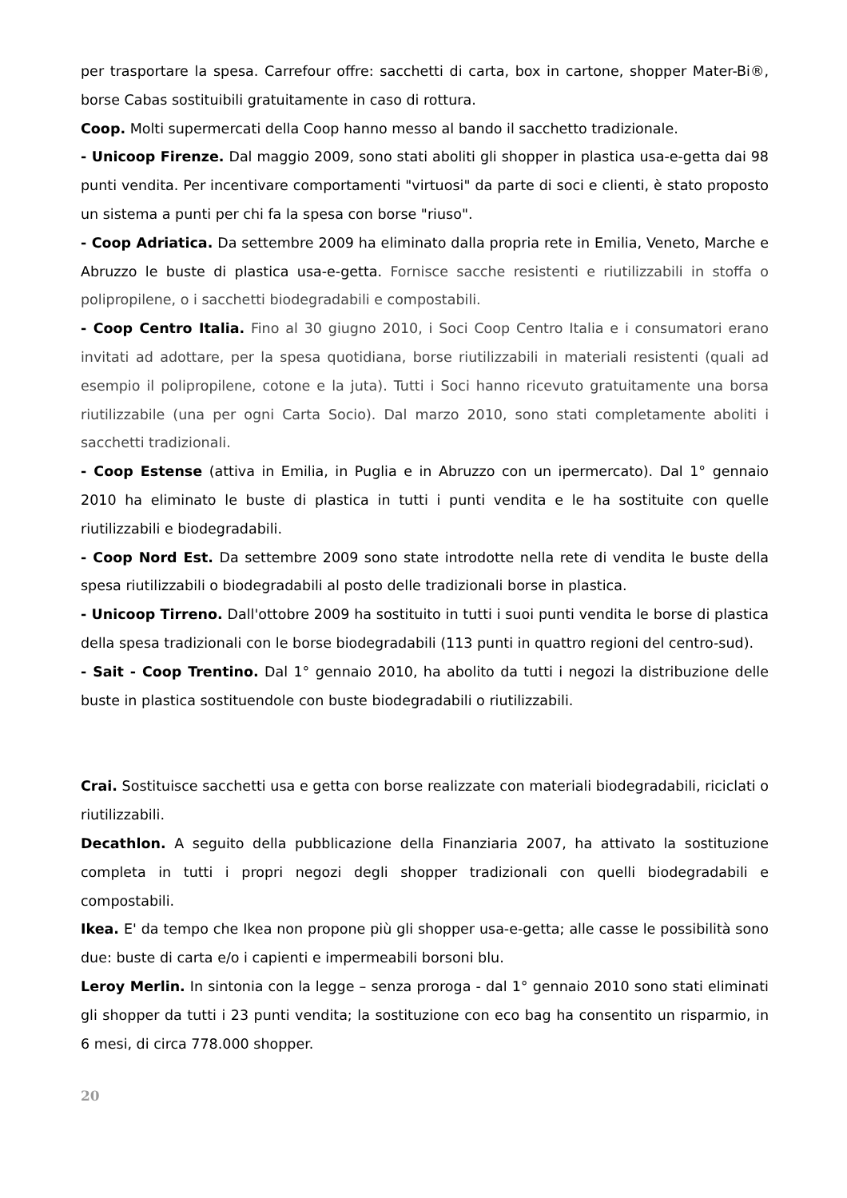per trasportare la spesa. Carrefour offre: sacchetti di carta, box in cartone, shopper Mater-Bi®, borse Cabas sostituibili gratuitamente in caso di rottura.
Coop. Molti supermercati della Coop hanno messo al bando il sacchetto tradizionale.
- Unicoop Firenze. Dal maggio 2009, sono stati aboliti gli shopper in plastica usa-e-getta dai 98 punti vendita. Per incentivare comportamenti "virtuosi" da parte di soci e clienti, è stato proposto un sistema a punti per chi fa la spesa con borse "riuso".
- Coop Adriatica. Da settembre 2009 ha eliminato dalla propria rete in Emilia, Veneto, Marche e Abruzzo le buste di plastica usa-e-getta. Fornisce sacche resistenti e riutilizzabili in stoffa o polipropilene, o i sacchetti biodegradabili e compostabili.
- Coop Centro Italia. Fino al 30 giugno 2010, i Soci Coop Centro Italia e i consumatori erano invitati ad adottare, per la spesa quotidiana, borse riutilizzabili in materiali resistenti (quali ad esempio il polipropilene, cotone e la juta). Tutti i Soci hanno ricevuto gratuitamente una borsa riutilizzabile (una per ogni Carta Socio). Dal marzo 2010, sono stati completamente aboliti i sacchetti tradizionali.
- Coop Estense (attiva in Emilia, in Puglia e in Abruzzo con un ipermercato). Dal 1° gennaio 2010 ha eliminato le buste di plastica in tutti i punti vendita e le ha sostituite con quelle riutilizzabili e biodegradabili.
- Coop Nord Est. Da settembre 2009 sono state introdotte nella rete di vendita le buste della spesa riutilizzabili o biodegradabili al posto delle tradizionali borse in plastica.
- Unicoop Tirreno. Dall'ottobre 2009 ha sostituito in tutti i suoi punti vendita le borse di plastica della spesa tradizionali con le borse biodegradabili (113 punti in quattro regioni del centro-sud).
- Sait - Coop Trentino. Dal 1° gennaio 2010, ha abolito da tutti i negozi la distribuzione delle buste in plastica sostituendole con buste biodegradabili o riutilizzabili.
Crai. Sostituisce sacchetti usa e getta con borse realizzate con materiali biodegradabili, riciclati o riutilizzabili.
Decathlon. A seguito della pubblicazione della Finanziaria 2007, ha attivato la sostituzione completa in tutti i propri negozi degli shopper tradizionali con quelli biodegradabili e compostabili.
Ikea. E' da tempo che Ikea non propone più gli shopper usa-e-getta; alle casse le possibilità sono due: buste di carta e/o i capienti e impermeabili borsoni blu.
Leroy Merlin. In sintonia con la legge – senza proroga - dal 1° gennaio 2010 sono stati eliminati gli shopper da tutti i 23 punti vendita; la sostituzione con eco bag ha consentito un risparmio, in 6 mesi, di circa 778.000 shopper.
20